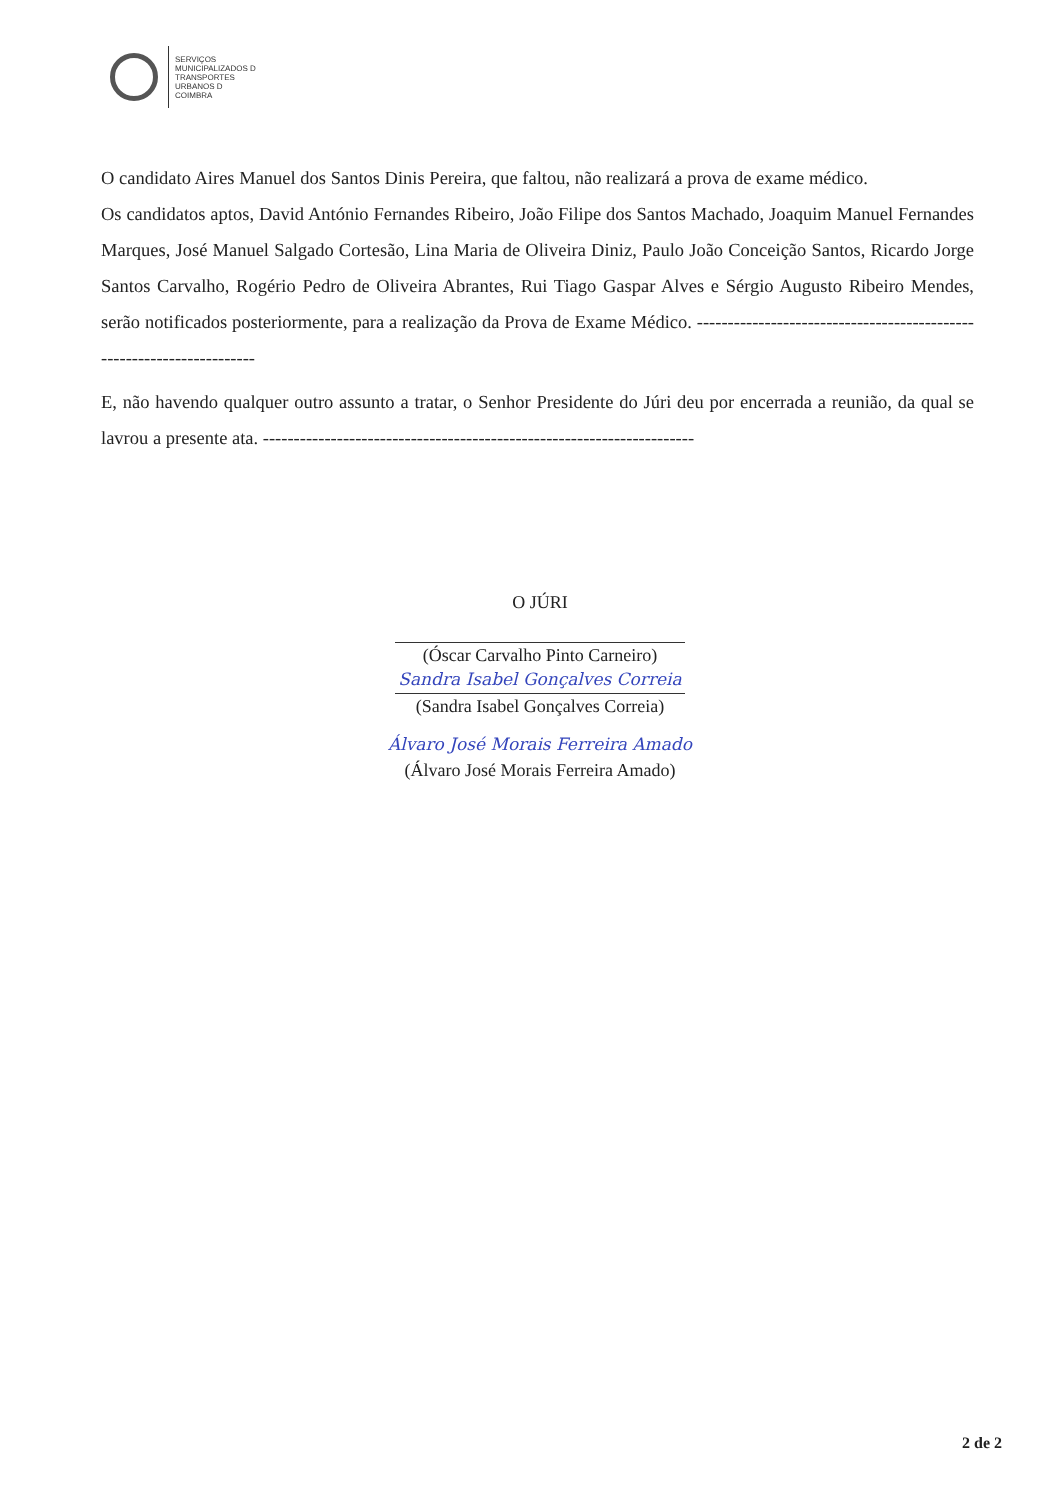SERVIÇOS
MUNICIPALIZADOS D
TRANSPORTES
URBANOS D
COIMBRA
O candidato Aires Manuel dos Santos Dinis Pereira, que faltou, não realizará a prova de exame médico.
Os candidatos aptos, David António Fernandes Ribeiro, João Filipe dos Santos Machado, Joaquim Manuel Fernandes Marques, José Manuel Salgado Cortesão, Lina Maria de Oliveira Diniz, Paulo João Conceição Santos, Ricardo Jorge Santos Carvalho, Rogério Pedro de Oliveira Abrantes, Rui Tiago Gaspar Alves e Sérgio Augusto Ribeiro Mendes, serão notificados posteriormente, para a realização da Prova de Exame Médico. ----------------------------------------------------------------------
E, não havendo qualquer outro assunto a tratar, o Senhor Presidente do Júri deu por encerrada a reunião, da qual se lavrou a presente ata. ----------------------------------------------------------------------
O JÚRI
(Óscar Carvalho Pinto Carneiro)
Sandra Isabel Gonçalves Correia
(Sandra Isabel Gonçalves Correia)
Álvaro José Morais Ferreira Amado
(Álvaro José Morais Ferreira Amado)
2 de 2